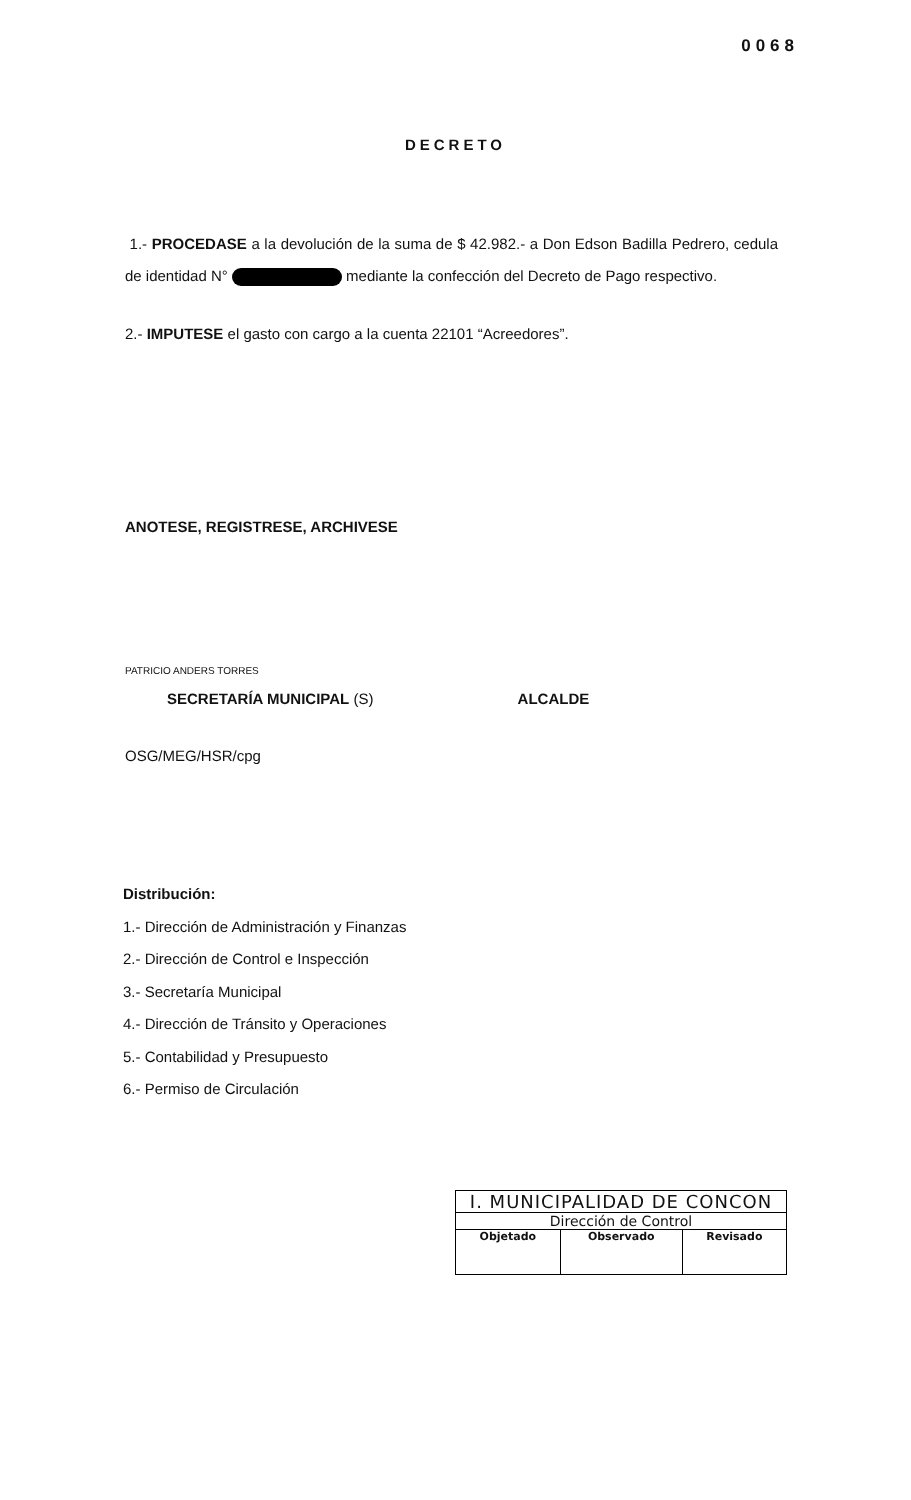0068
DECRETO
1.- PROCEDASE a la devolución de la suma de $ 42.982.- a Don Edson Badilla Pedrero, cedula de identidad N° mediante la confección del Decreto de Pago respectivo.
2.- IMPUTESE el gasto con cargo a la cuenta 22101 “Acreedores”.
ANOTESE, REGISTRESE, ARCHIVESE
PATRICIO ANDERS TORRES
SECRETARÍA MUNICIPAL (S) ALCALDE
OSG/MEG/HSR/cpg
Distribución:
1.- Dirección de Administración y Finanzas
2.- Dirección de Control e Inspección
3.- Secretaría Municipal
4.- Dirección de Tránsito y Operaciones
5.- Contabilidad y Presupuesto
6.- Permiso de Circulación
| I. MUNICIPALIDAD DE CONCON | | |
| --- | --- | --- |
| Dirección de Control | | |
| Objetado | Observado | Revisado |